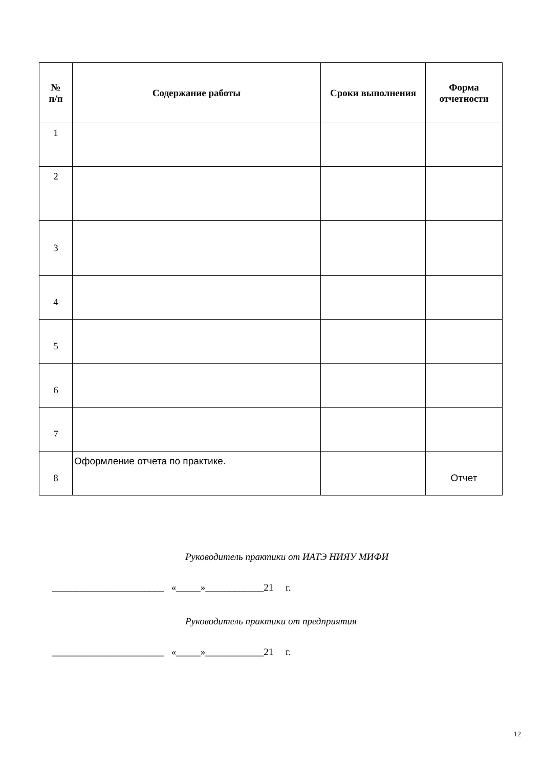| № п/п | Содержание работы | Сроки выполнения | Форма отчетности |
| --- | --- | --- | --- |
| 1 | | | |
| 2 | | | |
| 3 | | | |
| 4 | | | |
| 5 | | | |
| 6 | | | |
| 7 | | | |
| 8 | Оформление отчета по практике. | | Отчет |
Руководитель практики от ИАТЭ НИЯУ МИФИ
_______________________ «_____»____________21 г.
Руководитель практики от предприятия
_______________________ «_____»____________21 г.
12